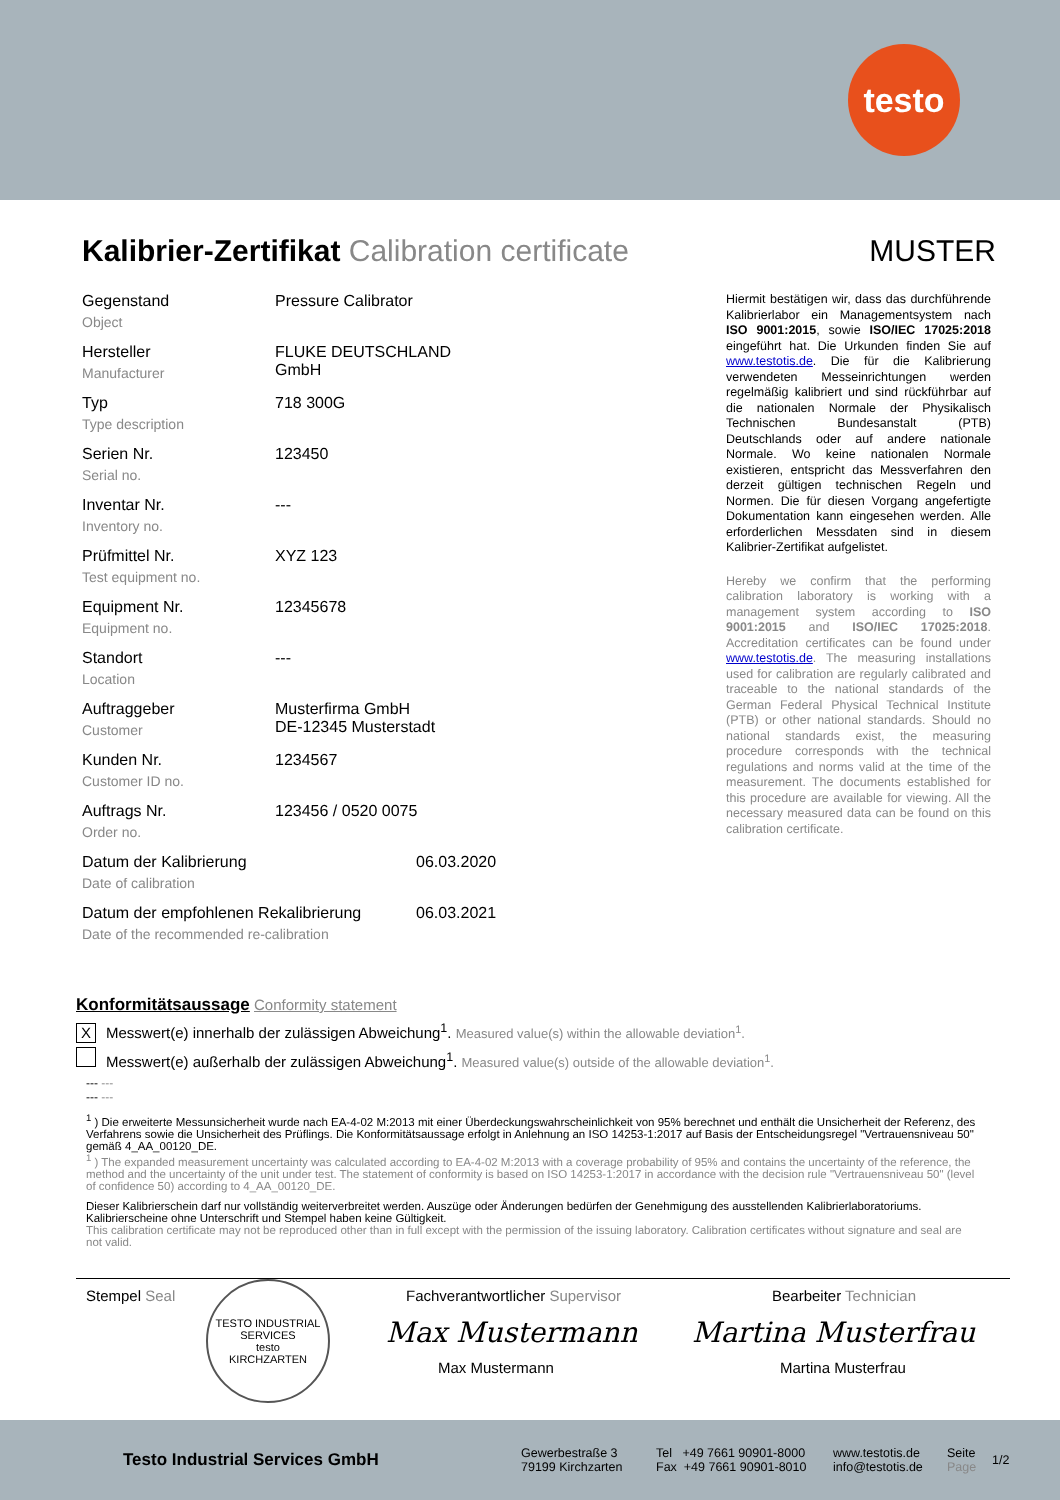testo
Kalibrier-Zertifikat Calibration certificate MUSTER
Gegenstand
Object
Pressure Calibrator
Hersteller
Manufacturer
FLUKE DEUTSCHLAND
GmbH
Typ
Type description
718 300G
Serien Nr.
Serial no.
123450
Inventar Nr.
Inventory no.
---
Prüfmittel Nr.
Test equipment no.
XYZ 123
Equipment Nr.
Equipment no.
12345678
Standort
Location
---
Auftraggeber
Customer
Musterfirma GmbH
DE-12345 Musterstadt
Kunden Nr.
Customer ID no.
1234567
Auftrags Nr.
Order no.
123456 / 0520 0075
Datum der Kalibrierung
Date of calibration
06.03.2020
Datum der empfohlenen Rekalibrierung
Date of the recommended re-calibration
06.03.2021
Hiermit bestätigen wir, dass das durchführende Kalibrierlabor ein Managementsystem nach ISO 9001:2015, sowie ISO/IEC 17025:2018 eingeführt hat. Die Urkunden finden Sie auf www.testotis.de. Die für die Kalibrierung verwendeten Messeinrichtungen werden regelmäßig kalibriert und sind rückführbar auf die nationalen Normale der Physikalisch Technischen Bundesanstalt (PTB) Deutschlands oder auf andere nationale Normale. Wo keine nationalen Normale existieren, entspricht das Messverfahren den derzeit gültigen technischen Regeln und Normen. Die für diesen Vorgang angefertigte Dokumentation kann eingesehen werden. Alle erforderlichen Messdaten sind in diesem Kalibrier-Zertifikat aufgelistet.
Hereby we confirm that the performing calibration laboratory is working with a management system according to ISO 9001:2015 and ISO/IEC 17025:2018. Accreditation certificates can be found under www.testotis.de. The measuring installations used for calibration are regularly calibrated and traceable to the national standards of the German Federal Physical Technical Institute (PTB) or other national standards. Should no national standards exist, the measuring procedure corresponds with the technical regulations and norms valid at the time of the measurement. The documents established for this procedure are available for viewing. All the necessary measured data can be found on this calibration certificate.
Konformitätsaussage Conformity statement
X Messwert(e) innerhalb der zulässigen Abweichung<sup>1</sup>. Measured value(s) within the allowable deviation<sup>1</sup>.
Messwert(e) außerhalb der zulässigen Abweichung<sup>1</sup>. Measured value(s) outside of the allowable deviation<sup>1</sup>.
--- ---
--- ---
<sup>1</sup> ) Die erweiterte Messunsicherheit wurde nach EA-4-02 M:2013 mit einer Überdeckungswahrscheinlichkeit von 95% berechnet und enthält die Unsicherheit der Referenz, des Verfahrens sowie die Unsicherheit des Prüflings. Die Konformitätsaussage erfolgt in Anlehnung an ISO 14253-1:2017 auf Basis der Entscheidungsregel "Vertrauensniveau 50" gemäß 4_AA_00120_DE.
<sup>1</sup> ) The expanded measurement uncertainty was calculated according to EA-4-02 M:2013 with a coverage probability of 95% and contains the uncertainty of the reference, the method and the uncertainty of the unit under test. The statement of conformity is based on ISO 14253-1:2017 in accordance with the decision rule "Vertrauensniveau 50" (level of confidence 50) according to 4_AA_00120_DE.
Dieser Kalibrierschein darf nur vollständig weiterverbreitet werden. Auszüge oder Änderungen bedürfen der Genehmigung des ausstellenden Kalibrierlaboratoriums. Kalibrierscheine ohne Unterschrift und Stempel haben keine Gültigkeit.
This calibration certificate may not be reproduced other than in full except with the permission of the issuing laboratory. Calibration certificates without signature and seal are not valid.
Stempel Seal
TESTO INDUSTRIAL SERVICES
testo
KIRCHZARTEN
Fachverantwortlicher Supervisor
Max Mustermann
Max Mustermann
Bearbeiter Technician
Martina Musterfrau
Martina Musterfrau
Testo Industrial Services GmbH
Gewerbestraße 3
79199 Kirchzarten
Tel +49 7661 90901-8000
Fax +49 7661 90901-8010
www.testotis.de
info@testotis.de
Seite
Page
1/2